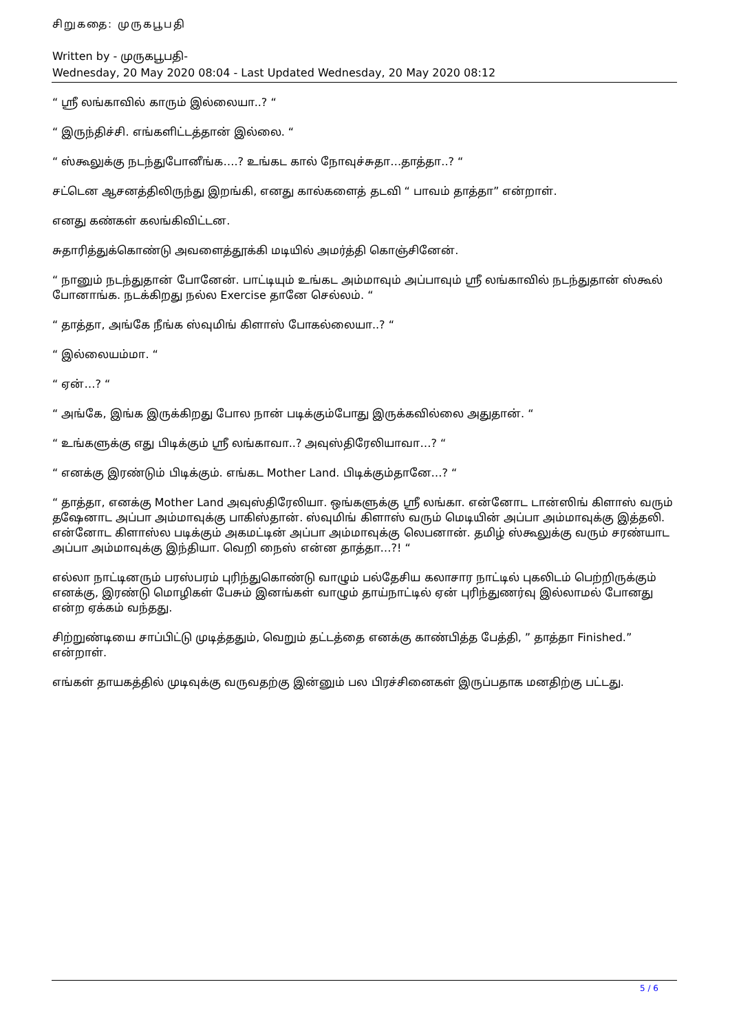சிறுகதை: முருகபூபதி
Written by - முருகபூபதி-
Wednesday, 20 May 2020 08:04 - Last Updated Wednesday, 20 May 2020 08:12
“ ஸ்ரீ லங்காவில் காரும் இல்லையா..? “
“ இருந்திச்சி. எங்களிட்டத்தான் இல்லை. “
“ ஸ்கூலுக்கு நடந்துபோனீங்க….? உங்கட கால் நோவுச்சுதா…தாத்தா..? “
சட்டென ஆசனத்திலிருந்து இறங்கி, எனது கால்களைத் தடவி “ பாவம் தாத்தா” என்றாள்.
எனது கண்கள் கலங்கிவிட்டன.
சுதாரித்துக்கொண்டு அவளைத்தூக்கி மடியில் அமர்த்தி கொஞ்சினேன்.
“ நானும் நடந்துதான் போனேன். பாட்டியும் உங்கட அம்மாவும் அப்பாவும் ஸ்ரீ லங்காவில் நடந்துதான் ஸ்கூல் போனாங்க. நடக்கிறது நல்ல Exercise தானே செல்லம். “
“ தாத்தா, அங்கே நீங்க ஸ்வுமிங் கிளாஸ் போகல்லையா..? “
“ இல்லையம்மா. “
“ ஏன்…? “
“ அங்கே, இங்க இருக்கிறது போல நான் படிக்கும்போது இருக்கவில்லை அதுதான். “
“ உங்களுக்கு எது பிடிக்கும் ஸ்ரீ லங்காவா..? அவுஸ்திரேலியாவா…? “
“ எனக்கு இரண்டும் பிடிக்கும். எங்கட Mother Land. பிடிக்கும்தானே…? “
“ தாத்தா, எனக்கு Mother Land அவுஸ்திரேலியா. ஒங்களுக்கு ஸ்ரீ லங்கா. என்னோட டான்ஸிங் கிளாஸ் வரும் தஷேனாட அப்பா அம்மாவுக்கு பாகிஸ்தான். ஸ்வுமிங் கிளாஸ் வரும் மெடியின் அப்பா அம்மாவுக்கு இத்தலி. என்னோட கிளாஸ்ல படிக்கும் அகமட்டின் அப்பா அம்மாவுக்கு லெபனான். தமிழ் ஸ்கூலுக்கு வரும் சரண்யாட அப்பா அம்மாவுக்கு இந்தியா. வெறி நைஸ் என்ன தாத்தா…?! “
எல்லா நாட்டினரும் பரஸ்பரம் புரிந்துகொண்டு வாழும் பல்தேசிய கலாசார நாட்டில் புகலிடம் பெற்றிருக்கும் எனக்கு, இரண்டு மொழிகள் பேசும் இனங்கள் வாழும் தாய்நாட்டில் ஏன் புரிந்துணர்வு இல்லாமல் போனது என்ற ஏக்கம் வந்தது.
சிற்றுண்டியை சாப்பிட்டு முடித்ததும், வெறும் தட்டத்தை எனக்கு காண்பித்த பேத்தி, ” தாத்தா Finished.” என்றாள்.
எங்கள் தாயகத்தில் முடிவுக்கு வருவதற்கு இன்னும் பல பிரச்சினைகள் இருப்பதாக மனதிற்கு பட்டது.
5 / 6